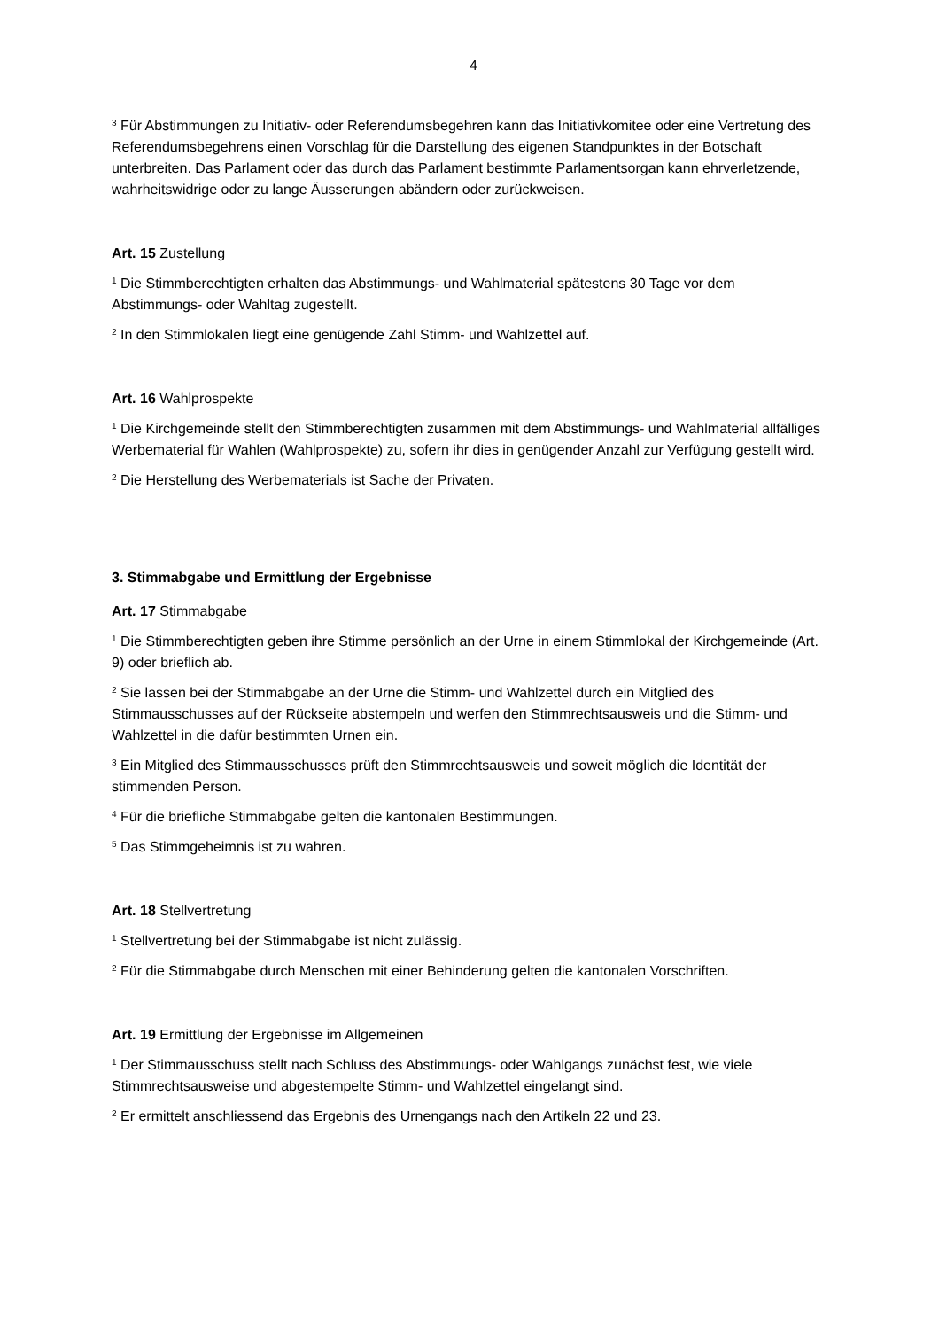4
<sup>3</sup> Für Abstimmungen zu Initiativ- oder Referendumsbegehren kann das Initiativkomitee oder eine Vertretung des Referendumsbegehrens einen Vorschlag für die Darstellung des eigenen Standpunktes in der Botschaft unterbreiten. Das Parlament oder das durch das Parlament bestimmte Parlamentsorgan kann ehrverletzende, wahrheitswidrige oder zu lange Äusserungen abändern oder zurückweisen.
Art. 15 Zustellung
<sup>1</sup> Die Stimmberechtigten erhalten das Abstimmungs- und Wahlmaterial spätestens 30 Tage vor dem Abstimmungs- oder Wahltag zugestellt.
<sup>2</sup> In den Stimmlokalen liegt eine genügende Zahl Stimm- und Wahlzettel auf.
Art. 16 Wahlprospekte
<sup>1</sup> Die Kirchgemeinde stellt den Stimmberechtigten zusammen mit dem Abstimmungs- und Wahlmaterial allfälliges Werbematerial für Wahlen (Wahlprospekte) zu, sofern ihr dies in genügender Anzahl zur Verfügung gestellt wird.
<sup>2</sup> Die Herstellung des Werbematerials ist Sache der Privaten.
3. Stimmabgabe und Ermittlung der Ergebnisse
Art. 17 Stimmabgabe
<sup>1</sup> Die Stimmberechtigten geben ihre Stimme persönlich an der Urne in einem Stimmlokal der Kirchgemeinde (Art. 9) oder brieflich ab.
<sup>2</sup> Sie lassen bei der Stimmabgabe an der Urne die Stimm- und Wahlzettel durch ein Mitglied des Stimmausschusses auf der Rückseite abstempeln und werfen den Stimmrechtsausweis und die Stimm- und Wahlzettel in die dafür bestimmten Urnen ein.
<sup>3</sup> Ein Mitglied des Stimmausschusses prüft den Stimmrechtsausweis und soweit möglich die Identität der stimmenden Person.
<sup>4</sup> Für die briefliche Stimmabgabe gelten die kantonalen Bestimmungen.
<sup>5</sup> Das Stimmgeheimnis ist zu wahren.
Art. 18 Stellvertretung
<sup>1</sup> Stellvertretung bei der Stimmabgabe ist nicht zulässig.
<sup>2</sup> Für die Stimmabgabe durch Menschen mit einer Behinderung gelten die kantonalen Vorschriften.
Art. 19 Ermittlung der Ergebnisse im Allgemeinen
<sup>1</sup> Der Stimmausschuss stellt nach Schluss des Abstimmungs- oder Wahlgangs zunächst fest, wie viele Stimmrechtsausweise und abgestempelte Stimm- und Wahlzettel eingelangt sind.
<sup>2</sup> Er ermittelt anschliessend das Ergebnis des Urnengangs nach den Artikeln 22 und 23.